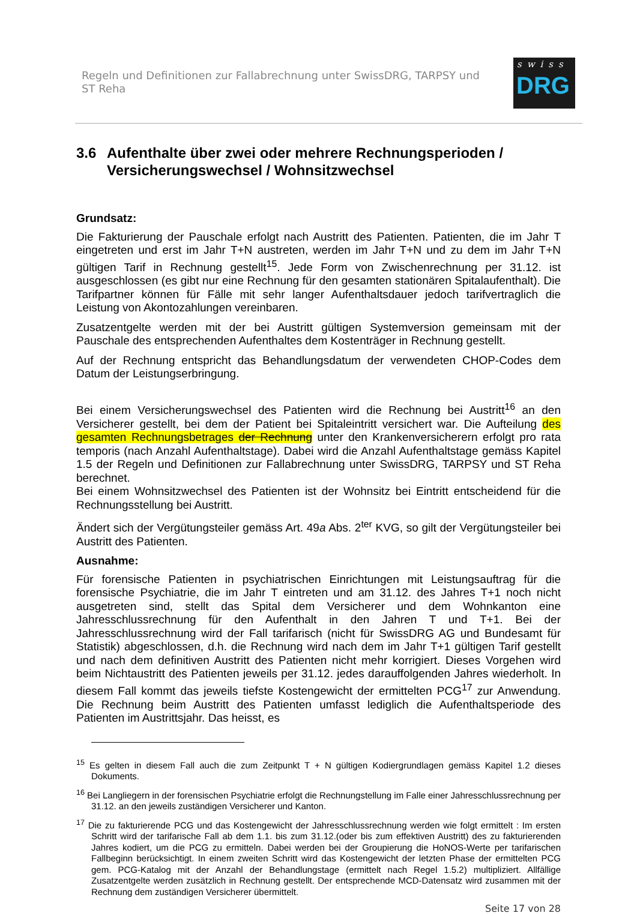Regeln und Definitionen zur Fallabrechnung unter SwissDRG, TARPSY und ST Reha
swiss
DRG
3.6 Aufenthalte über zwei oder mehrere Rechnungsperioden / Versicherungswechsel / Wohnsitzwechsel
Grundsatz:
Die Fakturierung der Pauschale erfolgt nach Austritt des Patienten. Patienten, die im Jahr T eingetreten und erst im Jahr T+N austreten, werden im Jahr T+N und zu dem im Jahr T+N gültigen Tarif in Rechnung gestellt<sup>15</sup>. Jede Form von Zwischenrechnung per 31.12. ist ausgeschlossen (es gibt nur eine Rechnung für den gesamten stationären Spitalaufenthalt). Die Tarifpartner können für Fälle mit sehr langer Aufenthaltsdauer jedoch tarifvertraglich die Leistung von Akontozahlungen vereinbaren.
Zusatzentgelte werden mit der bei Austritt gültigen Systemversion gemeinsam mit der Pauschale des entsprechenden Aufenthaltes dem Kostenträger in Rechnung gestellt.
Auf der Rechnung entspricht das Behandlungsdatum der verwendeten CHOP-Codes dem Datum der Leistungserbringung.
Bei einem Versicherungswechsel des Patienten wird die Rechnung bei Austritt<sup>16</sup> an den Versicherer gestellt, bei dem der Patient bei Spitaleintritt versichert war. Die Aufteilung des gesamten Rechnungsbetrages der Rechnung unter den Krankenversicherern erfolgt pro rata temporis (nach Anzahl Aufenthaltstage). Dabei wird die Anzahl Aufenthaltstage gemäss Kapitel 1.5 der Regeln und Definitionen zur Fallabrechnung unter SwissDRG, TARPSY und ST Reha berechnet.
Bei einem Wohnsitzwechsel des Patienten ist der Wohnsitz bei Eintritt entscheidend für die Rechnungsstellung bei Austritt.
Ändert sich der Vergütungsteiler gemäss Art. 49a Abs. 2<sup>ter</sup> KVG, so gilt der Vergütungsteiler bei Austritt des Patienten.
Ausnahme:
Für forensische Patienten in psychiatrischen Einrichtungen mit Leistungsauftrag für die forensische Psychiatrie, die im Jahr T eintreten und am 31.12. des Jahres T+1 noch nicht ausgetreten sind, stellt das Spital dem Versicherer und dem Wohnkanton eine Jahresschlussrechnung für den Aufenthalt in den Jahren T und T+1. Bei der Jahresschlussrechnung wird der Fall tarifarisch (nicht für SwissDRG AG und Bundesamt für Statistik) abgeschlossen, d.h. die Rechnung wird nach dem im Jahr T+1 gültigen Tarif gestellt und nach dem definitiven Austritt des Patienten nicht mehr korrigiert. Dieses Vorgehen wird beim Nichtaustritt des Patienten jeweils per 31.12. jedes darauffolgenden Jahres wiederholt. In diesem Fall kommt das jeweils tiefste Kostengewicht der ermittelten PCG<sup>17</sup> zur Anwendung. Die Rechnung beim Austritt des Patienten umfasst lediglich die Aufenthaltsperiode des Patienten im Austrittsjahr. Das heisst, es
<sup>15</sup> Es gelten in diesem Fall auch die zum Zeitpunkt T + N gültigen Kodiergrundlagen gemäss Kapitel 1.2 dieses Dokuments.
<sup>16</sup> Bei Langliegern in der forensischen Psychiatrie erfolgt die Rechnungstellung im Falle einer Jahresschlussrechnung per 31.12. an den jeweils zuständigen Versicherer und Kanton.
<sup>17</sup> Die zu fakturierende PCG und das Kostengewicht der Jahresschlussrechnung werden wie folgt ermittelt : Im ersten Schritt wird der tarifarische Fall ab dem 1.1. bis zum 31.12.(oder bis zum effektiven Austritt) des zu fakturierenden Jahres kodiert, um die PCG zu ermitteln. Dabei werden bei der Groupierung die HoNOS-Werte per tarifarischen Fallbeginn berücksichtigt. In einem zweiten Schritt wird das Kostengewicht der letzten Phase der ermittelten PCG gem. PCG-Katalog mit der Anzahl der Behandlungstage (ermittelt nach Regel 1.5.2) multipliziert. Allfällige Zusatzentgelte werden zusätzlich in Rechnung gestellt. Der entsprechende MCD-Datensatz wird zusammen mit der Rechnung dem zuständigen Versicherer übermittelt.
Seite 17 von 28